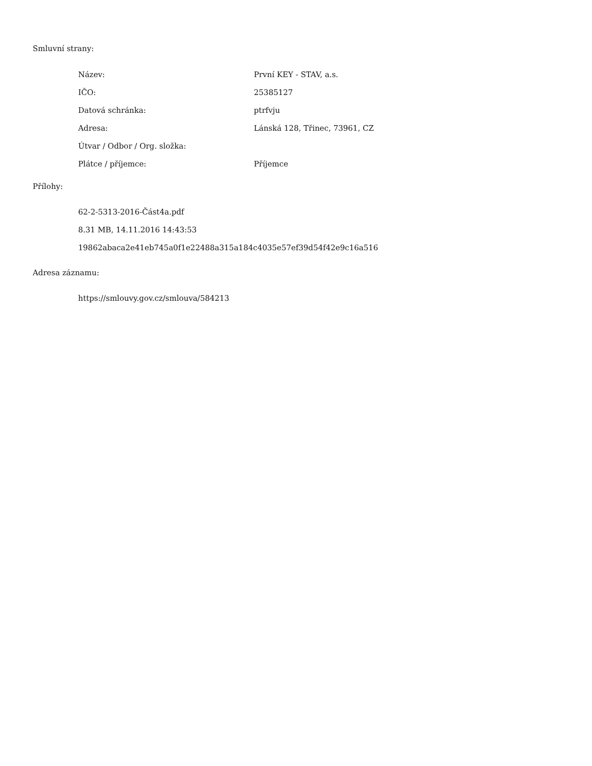Smluvní strany:
| Název: | První KEY - STAV, a.s. |
| IČO: | 25385127 |
| Datová schránka: | ptrfvju |
| Adresa: | Lánská 128, Třinec, 73961, CZ |
| Útvar / Odbor / Org. složka: | |
| Plátce / příjemce: | Příjemce |
Přílohy:
62-2-5313-2016-Část4a.pdf
8.31 MB, 14.11.2016 14:43:53
19862abaca2e41eb745a0f1e22488a315a184c4035e57ef39d54f42e9c16a516
Adresa záznamu:
https://smlouvy.gov.cz/smlouva/584213